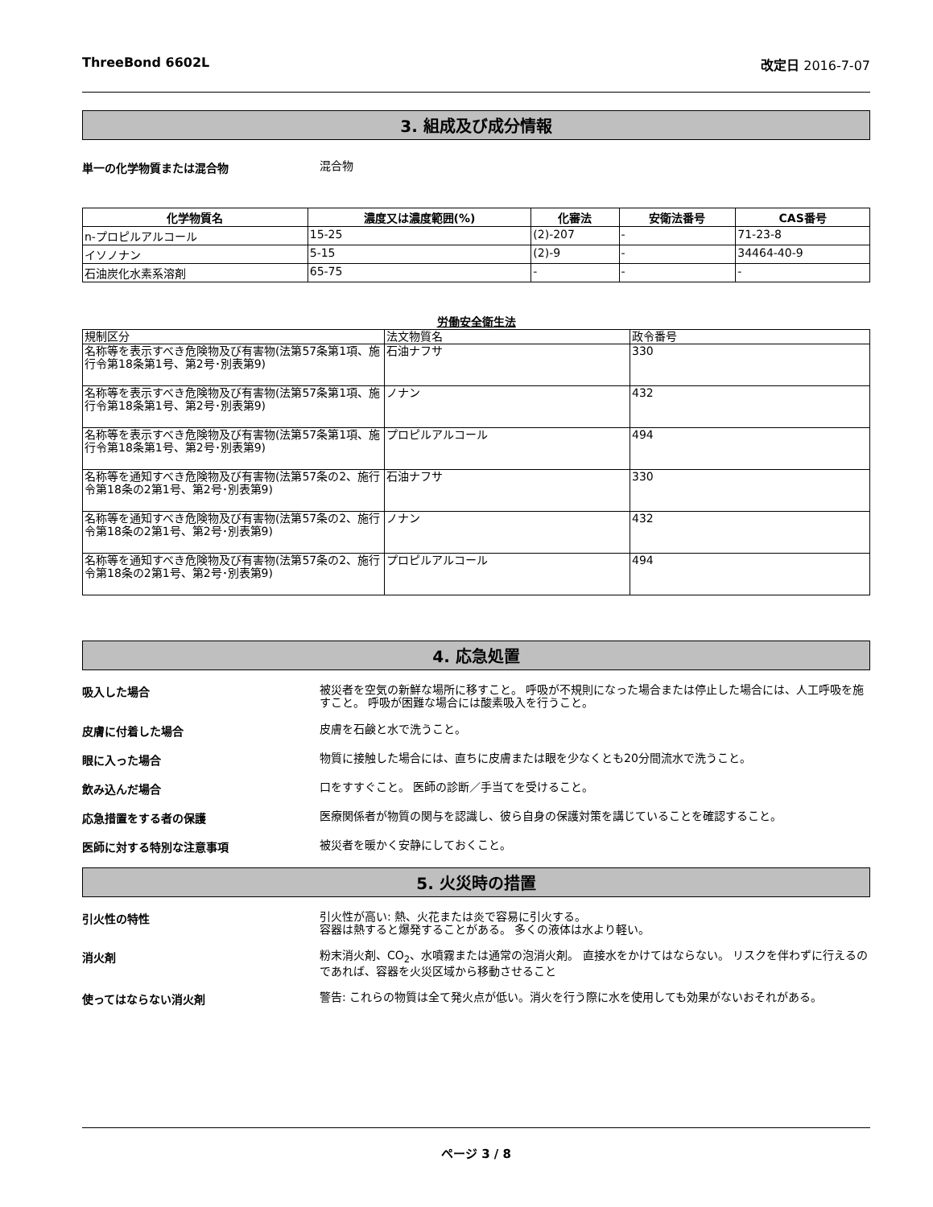ThreeBond 6602L 改定日 2016-7-07
3. 組成及び成分情報
単一の化学物質または混合物
混合物
| 化学物質名 | 濃度又は濃度範囲(%) | 化審法 | 安衛法番号 | CAS番号 |
| --- | --- | --- | --- | --- |
| n-プロピルアルコール | 15-25 | (2)-207 | - | 71-23-8 |
| イソノナン | 5-15 | (2)-9 | - | 34464-40-9 |
| 石油炭化水素系溶剤 | 65-75 | - | - | - |
労働安全衛生法
| 規制区分 | 法文物質名 | 政令番号 |
| 名称等を表示すべき危険物及び有害物(法第57条第1項、施行令第18条第1号、第2号･別表第9) | 石油ナフサ | 330 |
| 名称等を表示すべき危険物及び有害物(法第57条第1項、施行令第18条第1号、第2号･別表第9) | ノナン | 432 |
| 名称等を表示すべき危険物及び有害物(法第57条第1項、施行令第18条第1号、第2号･別表第9) | プロピルアルコール | 494 |
| 名称等を通知すべき危険物及び有害物(法第57条の2、施行令第18条の2第1号、第2号･別表第9) | 石油ナフサ | 330 |
| 名称等を通知すべき危険物及び有害物(法第57条の2、施行令第18条の2第1号、第2号･別表第9) | ノナン | 432 |
| 名称等を通知すべき危険物及び有害物(法第57条の2、施行令第18条の2第1号、第2号･別表第9) | プロピルアルコール | 494 |
4. 応急処置
吸入した場合
被災者を空気の新鮮な場所に移すこと。 呼吸が不規則になった場合または停止した場合には、人工呼吸を施すこと。 呼吸が困難な場合には酸素吸入を行うこと。
皮膚に付着した場合
皮膚を石鹸と水で洗うこと。
眼に入った場合
物質に接触した場合には、直ちに皮膚または眼を少なくとも20分間流水で洗うこと。
飲み込んだ場合
口をすすぐこと。 医師の診断／手当てを受けること。
応急措置をする者の保護
医療関係者が物質の関与を認識し、彼ら自身の保護対策を講じていることを確認すること。
医師に対する特別な注意事項
被災者を暖かく安静にしておくこと。
5. 火災時の措置
引火性の特性
引火性が高い: 熱、火花または炎で容易に引火する。
容器は熱すると爆発することがある。 多くの液体は水より軽い。
消火剤
粉末消火剤、CO<sub>2</sub>、水噴霧または通常の泡消火剤。 直接水をかけてはならない。 リスクを伴わずに行えるのであれば、容器を火災区域から移動させること
使ってはならない消火剤
警告: これらの物質は全て発火点が低い。消火を行う際に水を使用しても効果がないおそれがある。
ページ 3 / 8